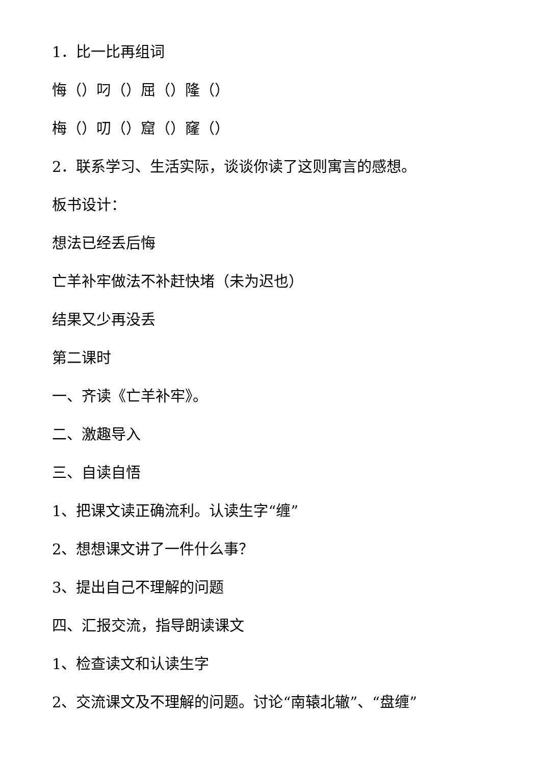1．比一比再组词
悔（）叼（）屈（）隆（）
梅（）叨（）窟（）窿（）
2．联系学习、生活实际，谈谈你读了这则寓言的感想。
板书设计：
想法已经丢后悔
亡羊补牢做法不补赶快堵（未为迟也）
结果又少再没丢
第二课时
一、齐读《亡羊补牢》。
二、激趣导入
三、自读自悟
1、把课文读正确流利。认读生字“缠”
2、想想课文讲了一件什么事？
3、提出自己不理解的问题
四、汇报交流，指导朗读课文
1、检查读文和认读生字
2、交流课文及不理解的问题。讨论“南辕北辙”、“盘缠”